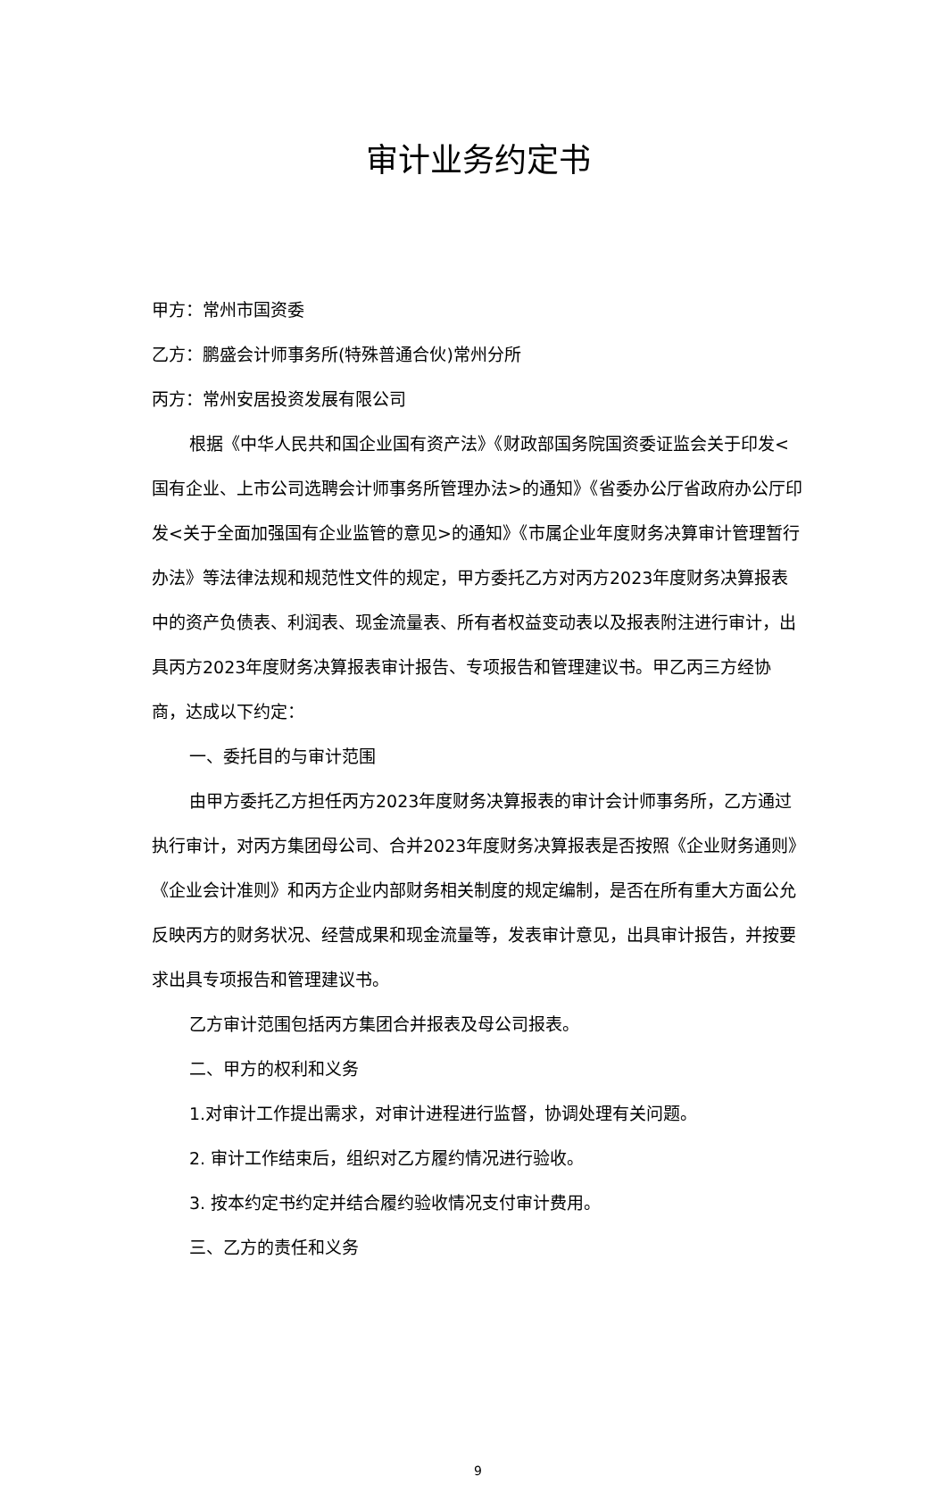审计业务约定书
甲方：常州市国资委
乙方：鹏盛会计师事务所(特殊普通合伙)常州分所
丙方：常州安居投资发展有限公司
根据《中华人民共和国企业国有资产法》《财政部国务院国资委证监会关于印发<国有企业、上市公司选聘会计师事务所管理办法>的通知》《省委办公厅省政府办公厅印发<关于全面加强国有企业监管的意见>的通知》《市属企业年度财务决算审计管理暂行办法》等法律法规和规范性文件的规定，甲方委托乙方对丙方2023年度财务决算报表中的资产负债表、利润表、现金流量表、所有者权益变动表以及报表附注进行审计，出具丙方2023年度财务决算报表审计报告、专项报告和管理建议书。甲乙丙三方经协商，达成以下约定：
一、委托目的与审计范围
由甲方委托乙方担任丙方2023年度财务决算报表的审计会计师事务所，乙方通过执行审计，对丙方集团母公司、合并2023年度财务决算报表是否按照《企业财务通则》《企业会计准则》和丙方企业内部财务相关制度的规定编制，是否在所有重大方面公允反映丙方的财务状况、经营成果和现金流量等，发表审计意见，出具审计报告，并按要求出具专项报告和管理建议书。
乙方审计范围包括丙方集团合并报表及母公司报表。
二、甲方的权利和义务
1.对审计工作提出需求，对审计进程进行监督，协调处理有关问题。
2. 审计工作结束后，组织对乙方履约情况进行验收。
3. 按本约定书约定并结合履约验收情况支付审计费用。
三、乙方的责任和义务
9